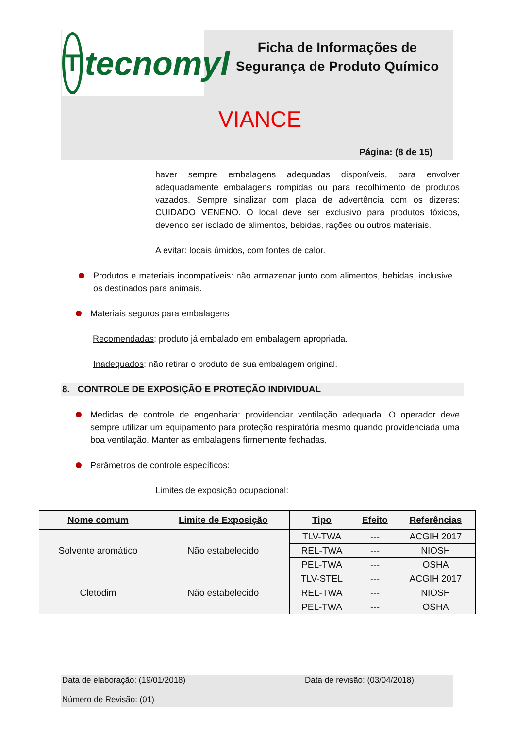T
tecnomyl
Ficha de Informações de Segurança de Produto Químico
VIANCE
Página: (8 de 15)
haver sempre embalagens adequadas disponíveis, para envolver adequadamente embalagens rompidas ou para recolhimento de produtos vazados. Sempre sinalizar com placa de advertência com os dizeres: CUIDADO VENENO. O local deve ser exclusivo para produtos tóxicos, devendo ser isolado de alimentos, bebidas, rações ou outros materiais.
A evitar: locais úmidos, com fontes de calor.
Produtos e materiais incompatíveis: não armazenar junto com alimentos, bebidas, inclusive os destinados para animais.
Materiais seguros para embalagens
Recomendadas: produto já embalado em embalagem apropriada.
Inadequados: não retirar o produto de sua embalagem original.
8. CONTROLE DE EXPOSIÇÃO E PROTEÇÃO INDIVIDUAL
Medidas de controle de engenharia: providenciar ventilação adequada. O operador deve sempre utilizar um equipamento para proteção respiratória mesmo quando providenciada uma boa ventilação. Manter as embalagens firmemente fechadas.
Parâmetros de controle específicos:
Limites de exposição ocupacional:
| Nome comum | Limite de Exposição | Tipo | Efeito | Referências |
| --- | --- | --- | --- | --- |
| Solvente aromático | Não estabelecido | TLV-TWA | --- | ACGIH 2017 |
| | | REL-TWA | --- | NIOSH |
| | | PEL-TWA | --- | OSHA |
| Cletodim | Não estabelecido | TLV-STEL | --- | ACGIH 2017 |
| | | REL-TWA | --- | NIOSH |
| | | PEL-TWA | --- | OSHA |
Data de elaboração: (19/01/2018) Data de revisão: (03/04/2018)
Número de Revisão: (01)